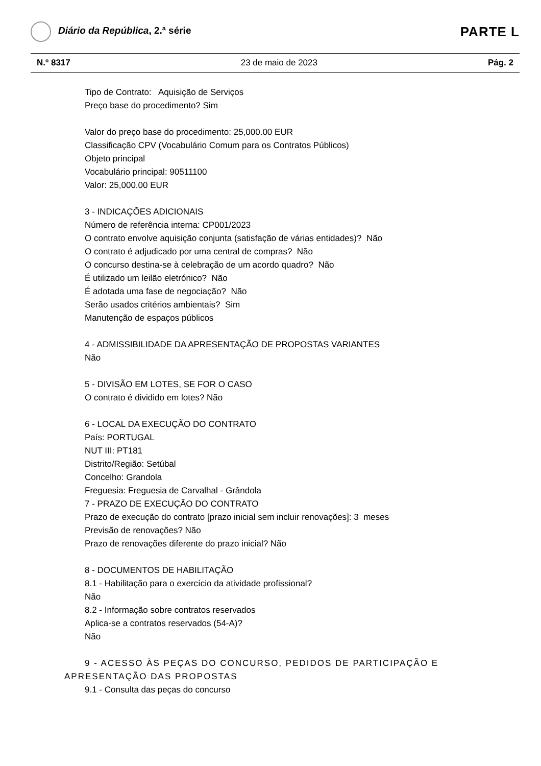Diário da República, 2.ª série
PARTE L
N.º 8317 23 de maio de 2023 Pág. 2
Tipo de Contrato: Aquisição de Serviços
Preço base do procedimento? Sim
Valor do preço base do procedimento: 25,000.00 EUR
Classificação CPV (Vocabulário Comum para os Contratos Públicos)
Objeto principal
Vocabulário principal: 90511100
Valor: 25,000.00 EUR
3 - INDICAÇÕES ADICIONAIS
Número de referência interna: CP001/2023
O contrato envolve aquisição conjunta (satisfação de várias entidades)? Não
O contrato é adjudicado por uma central de compras? Não
O concurso destina-se à celebração de um acordo quadro? Não
É utilizado um leilão eletrónico? Não
É adotada uma fase de negociação? Não
Serão usados critérios ambientais? Sim
Manutenção de espaços públicos
4 - ADMISSIBILIDADE DA APRESENTAÇÃO DE PROPOSTAS VARIANTES
Não
5 - DIVISÃO EM LOTES, SE FOR O CASO
O contrato é dividido em lotes? Não
6 - LOCAL DA EXECUÇÃO DO CONTRATO
País: PORTUGAL
NUT III: PT181
Distrito/Região: Setúbal
Concelho: Grandola
Freguesia: Freguesia de Carvalhal - Grândola
7 - PRAZO DE EXECUÇÃO DO CONTRATO
Prazo de execução do contrato [prazo inicial sem incluir renovações]: 3 meses
Previsão de renovações? Não
Prazo de renovações diferente do prazo inicial? Não
8 - DOCUMENTOS DE HABILITAÇÃO
8.1 - Habilitação para o exercício da atividade profissional?
Não
8.2 - Informação sobre contratos reservados
Aplica-se a contratos reservados (54-A)?
Não
9 - ACESSO ÀS PEÇAS DO CONCURSO, PEDIDOS DE PARTICIPAÇÃO E APRESENTAÇÃO DAS PROPOSTAS
9.1 - Consulta das peças do concurso